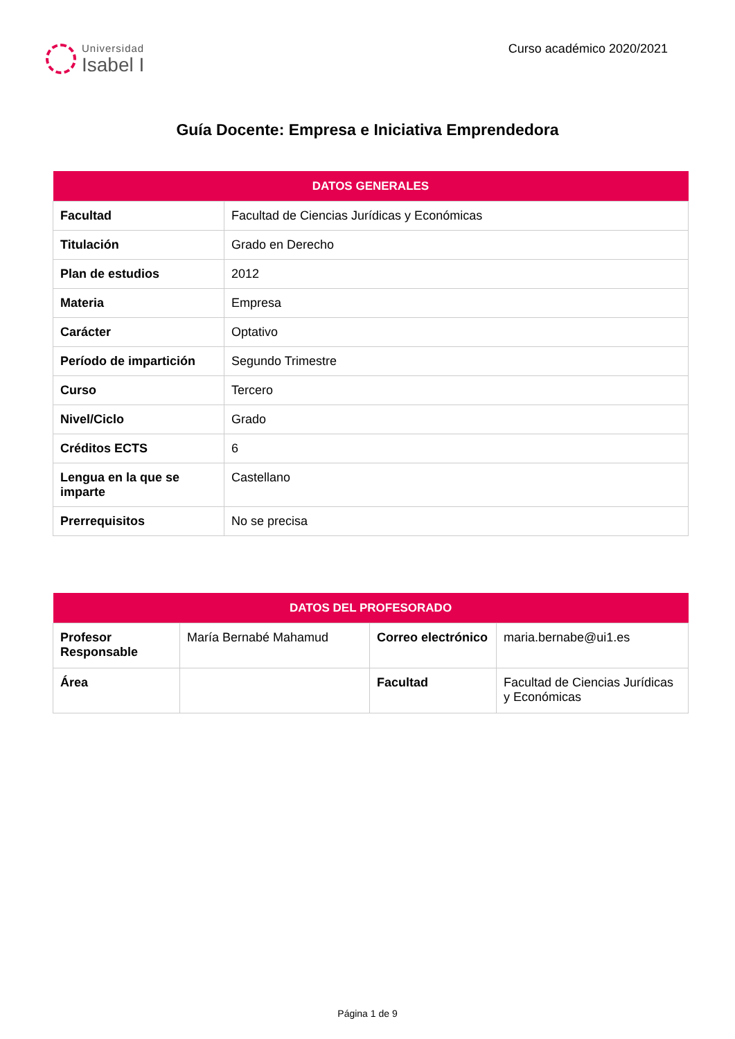Universidad
Isabel I
Curso académico 2020/2021
Guía Docente: Empresa e Iniciativa Emprendedora
| DATOS GENERALES | |
| --- | --- |
| Facultad | Facultad de Ciencias Jurídicas y Económicas |
| Titulación | Grado en Derecho |
| Plan de estudios | 2012 |
| Materia | Empresa |
| Carácter | Optativo |
| Período de impartición | Segundo Trimestre |
| Curso | Tercero |
| Nivel/Ciclo | Grado |
| Créditos ECTS | 6 |
| Lengua en la que se imparte | Castellano |
| Prerrequisitos | No se precisa |
| DATOS DEL PROFESORADO | | | |
| --- | --- | --- | --- |
| Profesor Responsable | María Bernabé Mahamud | Correo electrónico | maria.bernabe@ui1.es |
| Área | | Facultad | Facultad de Ciencias Jurídicas y Económicas |
Página 1 de 9